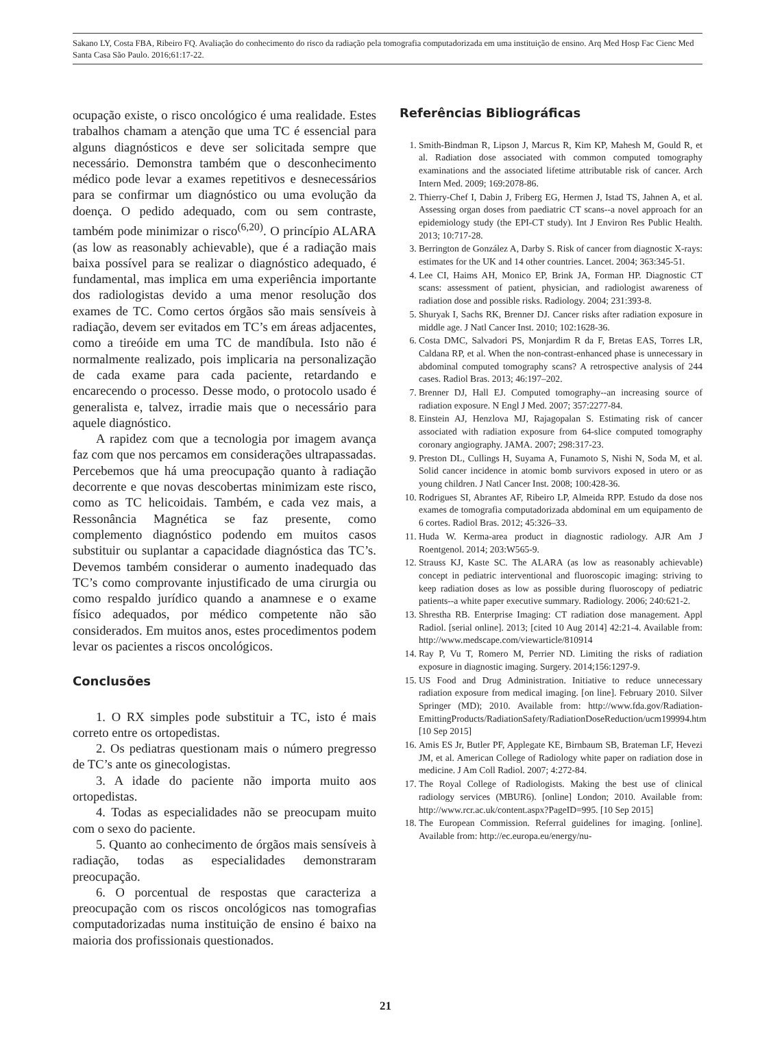Sakano LY, Costa FBA, Ribeiro FQ. Avaliação do conhecimento do risco da radiação pela tomografia computadorizada em uma instituição de ensino. Arq Med Hosp Fac Cienc Med Santa Casa São Paulo. 2016;61:17-22.
ocupação existe, o risco oncológico é uma realidade. Estes trabalhos chamam a atenção que uma TC é essencial para alguns diagnósticos e deve ser solicitada sempre que necessário. Demonstra também que o desconhecimento médico pode levar a exames repetitivos e desnecessários para se confirmar um diagnóstico ou uma evolução da doença. O pedido adequado, com ou sem contraste, também pode minimizar o risco<sup>(6,20)</sup>. O princípio ALARA (as low as reasonably achievable), que é a radiação mais baixa possível para se realizar o diagnóstico adequado, é fundamental, mas implica em uma experiência importante dos radiologistas devido a uma menor resolução dos exames de TC. Como certos órgãos são mais sensíveis à radiação, devem ser evitados em TC’s em áreas adjacentes, como a tireóide em uma TC de mandíbula. Isto não é normalmente realizado, pois implicaria na personalização de cada exame para cada paciente, retardando e encarecendo o processo. Desse modo, o protocolo usado é generalista e, talvez, irradie mais que o necessário para aquele diagnóstico.
A rapidez com que a tecnologia por imagem avança faz com que nos percamos em considerações ultrapassadas. Percebemos que há uma preocupação quanto à radiação decorrente e que novas descobertas minimizam este risco, como as TC helicoidais. Também, e cada vez mais, a Ressonância Magnética se faz presente, como complemento diagnóstico podendo em muitos casos substituir ou suplantar a capacidade diagnóstica das TC’s. Devemos também considerar o aumento inadequado das TC’s como comprovante injustificado de uma cirurgia ou como respaldo jurídico quando a anamnese e o exame físico adequados, por médico competente não são considerados. Em muitos anos, estes procedimentos podem levar os pacientes a riscos oncológicos.
Conclusões
1. O RX simples pode substituir a TC, isto é mais correto entre os ortopedistas.
2. Os pediatras questionam mais o número pregresso de TC’s ante os ginecologistas.
3. A idade do paciente não importa muito aos ortopedistas.
4. Todas as especialidades não se preocupam muito com o sexo do paciente.
5. Quanto ao conhecimento de órgãos mais sensíveis à radiação, todas as especialidades demonstraram preocupação.
6. O porcentual de respostas que caracteriza a preocupação com os riscos oncológicos nas tomografias computadorizadas numa instituição de ensino é baixo na maioria dos profissionais questionados.
Referências Bibliográficas
1. Smith-Bindman R, Lipson J, Marcus R, Kim KP, Mahesh M, Gould R, et al. Radiation dose associated with common computed tomography examinations and the associated lifetime attributable risk of cancer. Arch Intern Med. 2009; 169:2078-86.
2. Thierry-Chef I, Dabin J, Friberg EG, Hermen J, Istad TS, Jahnen A, et al. Assessing organ doses from paediatric CT scans--a novel approach for an epidemiology study (the EPI-CT study). Int J Environ Res Public Health. 2013; 10:717-28.
3. Berrington de González A, Darby S. Risk of cancer from diagnostic X-rays: estimates for the UK and 14 other countries. Lancet. 2004; 363:345-51.
4. Lee CI, Haims AH, Monico EP, Brink JA, Forman HP. Diagnostic CT scans: assessment of patient, physician, and radiologist awareness of radiation dose and possible risks. Radiology. 2004; 231:393-8.
5. Shuryak I, Sachs RK, Brenner DJ. Cancer risks after radiation exposure in middle age. J Natl Cancer Inst. 2010; 102:1628-36.
6. Costa DMC, Salvadori PS, Monjardim R da F, Bretas EAS, Torres LR, Caldana RP, et al. When the non-contrast-enhanced phase is unnecessary in abdominal computed tomography scans? A retrospective analysis of 244 cases. Radiol Bras. 2013; 46:197–202.
7. Brenner DJ, Hall EJ. Computed tomography--an increasing source of radiation exposure. N Engl J Med. 2007; 357:2277-84.
8. Einstein AJ, Henzlova MJ, Rajagopalan S. Estimating risk of cancer associated with radiation exposure from 64-slice computed tomography coronary angiography. JAMA. 2007; 298:317-23.
9. Preston DL, Cullings H, Suyama A, Funamoto S, Nishi N, Soda M, et al. Solid cancer incidence in atomic bomb survivors exposed in utero or as young children. J Natl Cancer Inst. 2008; 100:428-36.
10. Rodrigues SI, Abrantes AF, Ribeiro LP, Almeida RPP. Estudo da dose nos exames de tomografia computadorizada abdominal em um equipamento de 6 cortes. Radiol Bras. 2012; 45:326–33.
11. Huda W. Kerma-area product in diagnostic radiology. AJR Am J Roentgenol. 2014; 203:W565-9.
12. Strauss KJ, Kaste SC. The ALARA (as low as reasonably achievable) concept in pediatric interventional and fluoroscopic imaging: striving to keep radiation doses as low as possible during fluoroscopy of pediatric patients--a white paper executive summary. Radiology. 2006; 240:621-2.
13. Shrestha RB. Enterprise Imaging: CT radiation dose management. Appl Radiol. [serial online]. 2013; [cited 10 Aug 2014] 42:21-4. Available from: http://www.medscape.com/viewarticle/810914
14. Ray P, Vu T, Romero M, Perrier ND. Limiting the risks of radiation exposure in diagnostic imaging. Surgery. 2014;156:1297-9.
15. US Food and Drug Administration. Initiative to reduce unnecessary radiation exposure from medical imaging. [on line]. February 2010. Silver Springer (MD); 2010. Available from: http://www.fda.gov/Radiation-EmittingProducts/RadiationSafety/RadiationDoseReduction/ucm199994.htm [10 Sep 2015]
16. Amis ES Jr, Butler PF, Applegate KE, Birnbaum SB, Brateman LF, Hevezi JM, et al. American College of Radiology white paper on radiation dose in medicine. J Am Coll Radiol. 2007; 4:272-84.
17. The Royal College of Radiologists. Making the best use of clinical radiology services (MBUR6). [online] London; 2010. Available from: http://www.rcr.ac.uk/content.aspx?PageID=995. [10 Sep 2015]
18. The European Commission. Referral guidelines for imaging. [online]. Available from: http://ec.europa.eu/energy/nu-
21